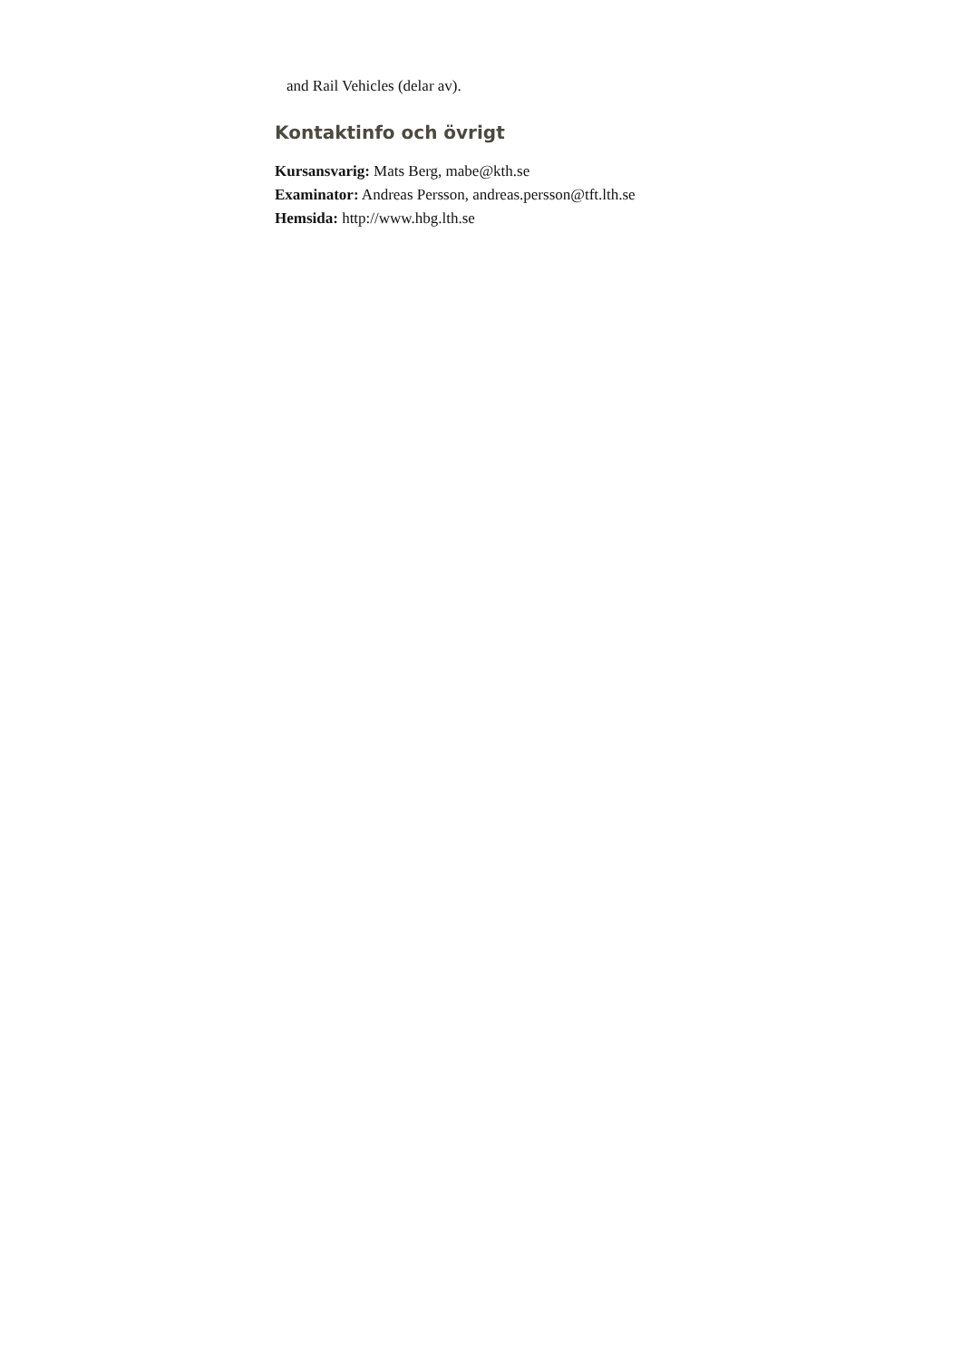and Rail Vehicles (delar av).
Kontaktinfo och övrigt
Kursansvarig: Mats Berg, mabe@kth.se
Examinator: Andreas Persson, andreas.persson@tft.lth.se
Hemsida: http://www.hbg.lth.se